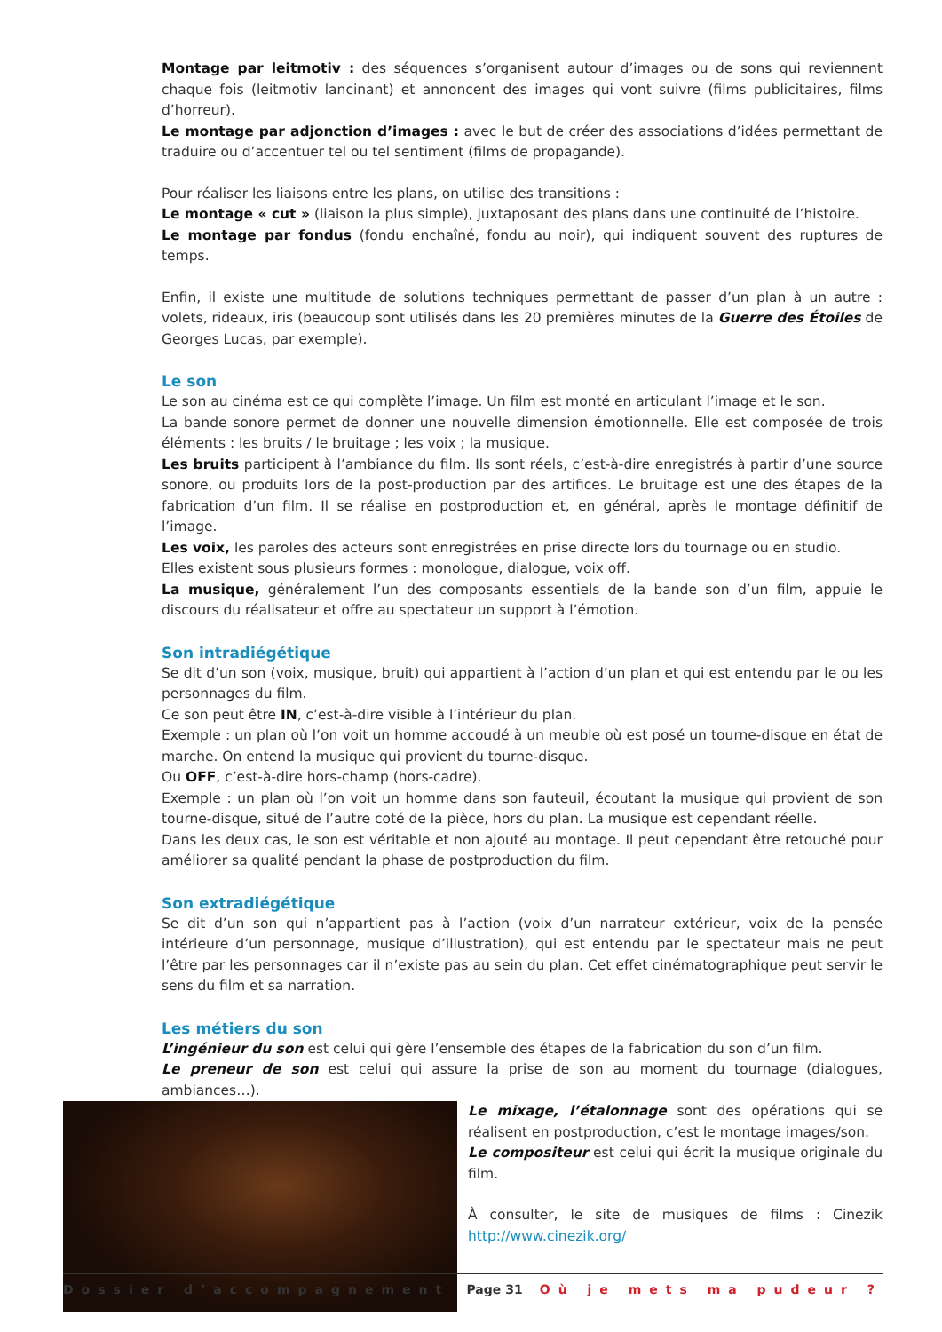Montage par leitmotiv : des séquences s’organisent autour d’images ou de sons qui reviennent chaque fois (leitmotiv lancinant) et annoncent des images qui vont suivre (films publicitaires, films d’horreur).
Le montage par adjonction d’images : avec le but de créer des associations d’idées permettant de traduire ou d’accentuer tel ou tel sentiment (films de propagande).
Pour réaliser les liaisons entre les plans, on utilise des transitions :
Le montage « cut » (liaison la plus simple), juxtaposant des plans dans une continuité de l’histoire.
Le montage par fondus (fondu enchaîné, fondu au noir), qui indiquent souvent des ruptures de temps.
Enfin, il existe une multitude de solutions techniques permettant de passer d’un plan à un autre : volets, rideaux, iris (beaucoup sont utilisés dans les 20 premières minutes de la Guerre des Étoiles de Georges Lucas, par exemple).
Le son
Le son au cinéma est ce qui complète l’image. Un film est monté en articulant l’image et le son.
La bande sonore permet de donner une nouvelle dimension émotionnelle. Elle est composée de trois éléments : les bruits / le bruitage ; les voix ; la musique.
Les bruits participent à l’ambiance du film. Ils sont réels, c’est-à-dire enregistrés à partir d’une source sonore, ou produits lors de la post-production par des artifices. Le bruitage est une des étapes de la fabrication d’un film. Il se réalise en postproduction et, en général, après le montage définitif de l’image.
Les voix, les paroles des acteurs sont enregistrées en prise directe lors du tournage ou en studio.
Elles existent sous plusieurs formes : monologue, dialogue, voix off.
La musique, généralement l’un des composants essentiels de la bande son d’un film, appuie le discours du réalisateur et offre au spectateur un support à l’émotion.
Son intradiégétique
Se dit d’un son (voix, musique, bruit) qui appartient à l’action d’un plan et qui est entendu par le ou les personnages du film.
Ce son peut être IN, c’est-à-dire visible à l’intérieur du plan.
Exemple : un plan où l’on voit un homme accoudé à un meuble où est posé un tourne-disque en état de marche. On entend la musique qui provient du tourne-disque.
Ou OFF, c’est-à-dire hors-champ (hors-cadre).
Exemple : un plan où l’on voit un homme dans son fauteuil, écoutant la musique qui provient de son tourne-disque, situé de l’autre coté de la pièce, hors du plan. La musique est cependant réelle.
Dans les deux cas, le son est véritable et non ajouté au montage. Il peut cependant être retouché pour améliorer sa qualité pendant la phase de postproduction du film.
Son extradiégétique
Se dit d’un son qui n’appartient pas à l’action (voix d’un narrateur extérieur, voix de la pensée intérieure d’un personnage, musique d’illustration), qui est entendu par le spectateur mais ne peut l’être par les personnages car il n’existe pas au sein du plan. Cet effet cinématographique peut servir le sens du film et sa narration.
Les métiers du son
L’ingénieur du son est celui qui gère l’ensemble des étapes de la fabrication du son d’un film.
Le preneur de son est celui qui assure la prise de son au moment du tournage (dialogues, ambiances…).
Le mixage, l’étalonnage sont des opérations qui se réalisent en postproduction, c’est le montage images/son.
Le compositeur est celui qui écrit la musique originale du film.
À consulter, le site de musiques de films : Cinezik http://www.cinezik.org/
Dossier d’accompagnement Page 31 Où je mets ma pudeur ?